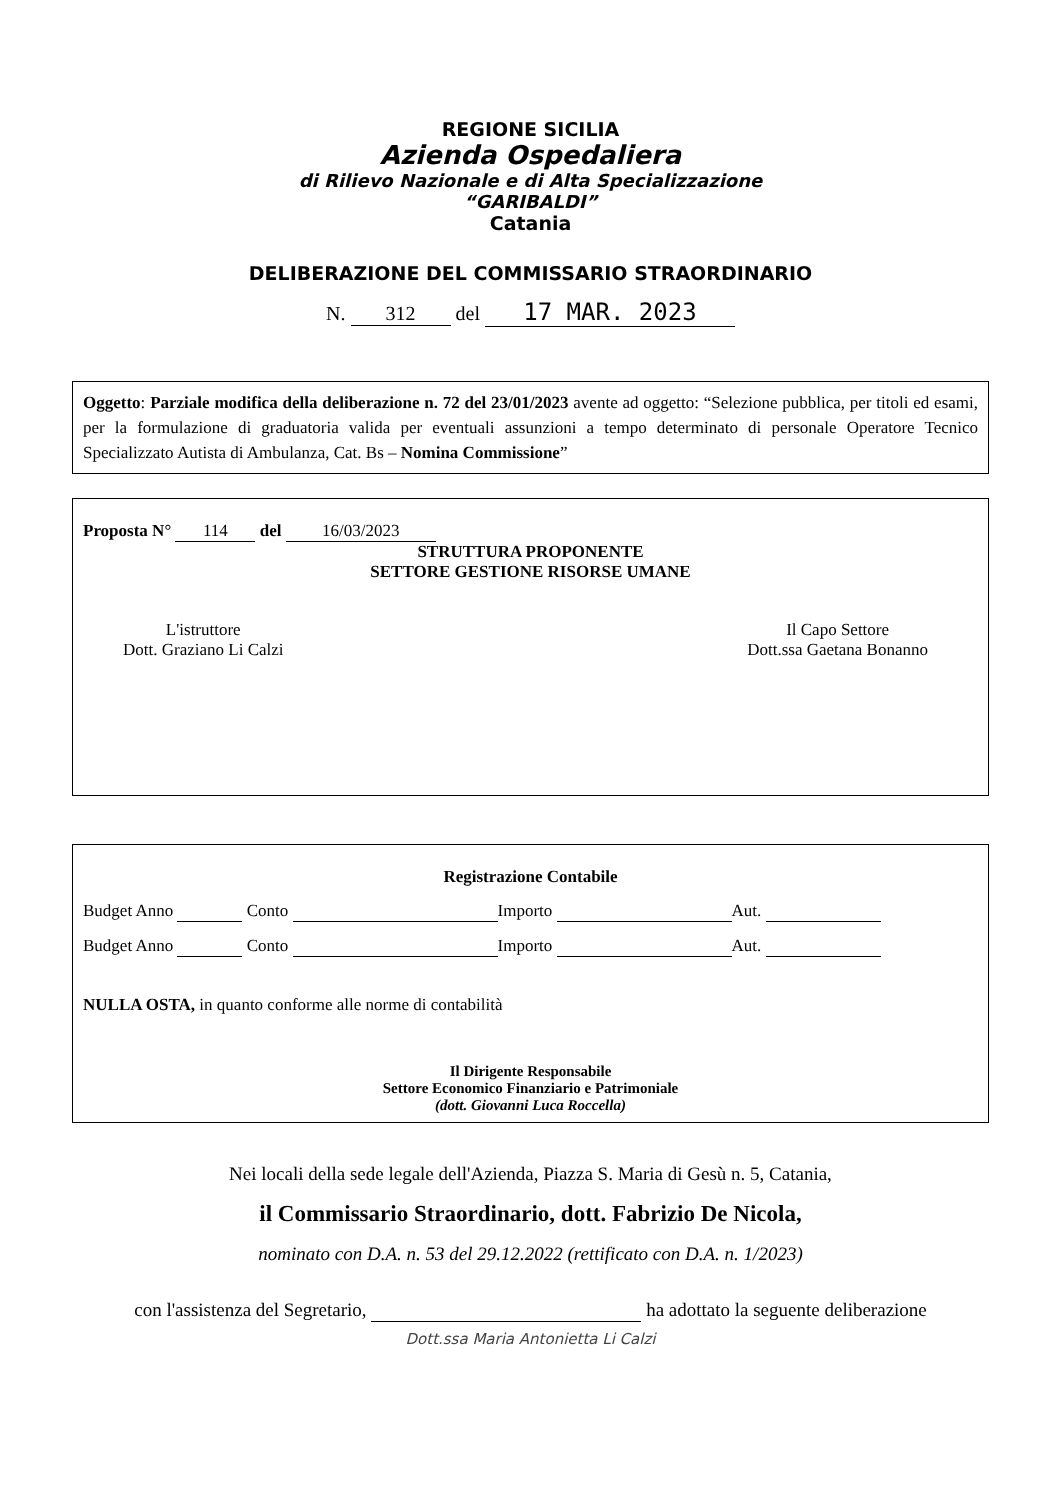REGIONE SICILIA
Azienda Ospedaliera
di Rilievo Nazionale e di Alta Specializzazione
“GARIBALDI”
Catania
DELIBERAZIONE DEL COMMISSARIO STRAORDINARIO
N. 312 del 17 MAR. 2023
Oggetto: Parziale modifica della deliberazione n. 72 del 23/01/2023 avente ad oggetto: “Selezione pubblica, per titoli ed esami, per la formulazione di graduatoria valida per eventuali assunzioni a tempo determinato di personale Operatore Tecnico Specializzato Autista di Ambulanza, Cat. Bs – Nomina Commissione”
Proposta N° 114 del 16/03/2023
STRUTTURA PROPONENTE
SETTORE GESTIONE RISORSE UMANE
L'istruttore
Dott. Graziano Li Calzi
Il Capo Settore
Dott.ssa Gaetana Bonanno
Registrazione Contabile
Budget Anno Conto Importo Aut.
Budget Anno Conto Importo Aut.
NULLA OSTA, in quanto conforme alle norme di contabilità
Il Dirigente Responsabile
Settore Economico Finanziario e Patrimoniale
(dott. Giovanni Luca Roccella)
Nei locali della sede legale dell'Azienda, Piazza S. Maria di Gesù n. 5, Catania,
il Commissario Straordinario, dott. Fabrizio De Nicola,
nominato con D.A. n. 53 del 29.12.2022 (rettificato con D.A. n. 1/2023)
con l'assistenza del Segretario, ha adottato la seguente deliberazione
Dott.ssa Maria Antonietta Li Calzi